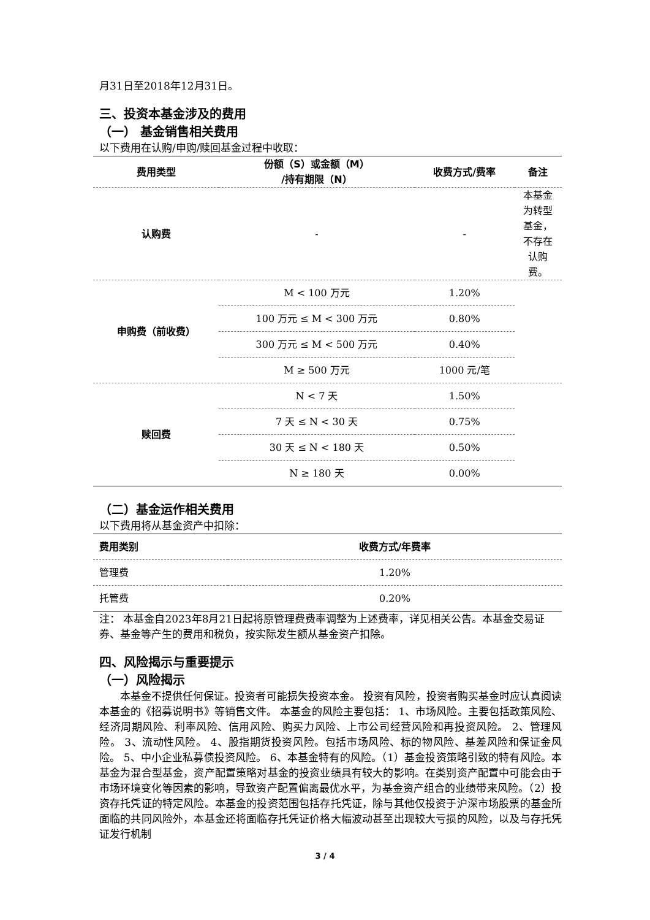月31日至2018年12月31日。
三、投资本基金涉及的费用
（一） 基金销售相关费用
以下费用在认购/申购/赎回基金过程中收取：
| 费用类型 | 份额（S）或金额（M） /持有期限（N） | 收费方式/费率 | 备注 |
| --- | --- | --- | --- |
| 认购费 | - | - | 本基金 为转型 基金， 不存在 认购 费。 |
| 申购费（前收费） | M < 100 万元 | 1.20% | |
| | 100 万元 ≤ M < 300 万元 | 0.80% | |
| | 300 万元 ≤ M < 500 万元 | 0.40% | |
| | M ≥ 500 万元 | 1000 元/笔 | |
| 赎回费 | N < 7 天 | 1.50% | |
| | 7 天 ≤ N < 30 天 | 0.75% | |
| | 30 天 ≤ N < 180 天 | 0.50% | |
| | N ≥ 180 天 | 0.00% | |
（二）基金运作相关费用
以下费用将从基金资产中扣除：
| 费用类别 | 收费方式/年费率 |
| --- | --- |
| 管理费 | 1.20% |
| 托管费 | 0.20% |
注： 本基金自2023年8月21日起将原管理费费率调整为上述费率，详见相关公告。本基金交易证券、基金等产生的费用和税负，按实际发生额从基金资产扣除。
四、风险揭示与重要提示
（一）风险揭示
本基金不提供任何保证。投资者可能损失投资本金。 投资有风险，投资者购买基金时应认真阅读本基金的《招募说明书》等销售文件。 本基金的风险主要包括： 1、市场风险。主要包括政策风险、经济周期风险、利率风险、信用风险、购买力风险、上市公司经营风险和再投资风险。 2、管理风险。 3、流动性风险。 4、股指期货投资风险。包括市场风险、标的物风险、基差风险和保证金风险。 5、中小企业私募债投资风险。 6、本基金特有的风险。（1）基金投资策略引致的特有风险。本基金为混合型基金，资产配置策略对基金的投资业绩具有较大的影响。在类别资产配置中可能会由于市场环境变化等因素的影响，导致资产配置偏离最优水平，为基金资产组合的业绩带来风险。（2）投资存托凭证的特定风险。本基金的投资范围包括存托凭证，除与其他仅投资于沪深市场股票的基金所面临的共同风险外，本基金还将面临存托凭证价格大幅波动甚至出现较大亏损的风险，以及与存托凭证发行机制
3 / 4